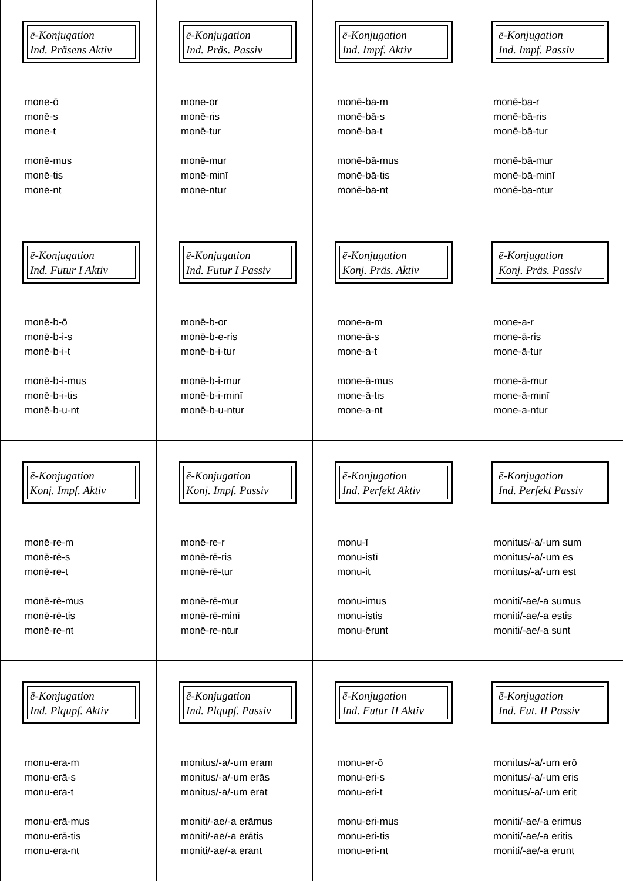| ē-Konjugation Ind. Präsens Aktiv mone-ō monē-s mone-t monē-mus monē-tis mone-nt | ē-Konjugation Ind. Präs. Passiv mone-or monē-ris monē-tur monē-mur monē-minī mone-ntur | ē-Konjugation Ind. Impf. Aktiv monē-ba-m monē-bā-s monē-ba-t monē-bā-mus monē-bā-tis monē-ba-nt | ē-Konjugation Ind. Impf. Passiv monē-ba-r monē-bā-ris monē-bā-tur monē-bā-mur monē-bā-minī monē-ba-ntur |
| ē-Konjugation Ind. Futur I Aktiv monē-b-ō monē-b-i-s monē-b-i-t monē-b-i-mus monē-b-i-tis monē-b-u-nt | ē-Konjugation Ind. Futur I Passiv monē-b-or monē-b-e-ris monē-b-i-tur monē-b-i-mur monē-b-i-minī monē-b-u-ntur | ē-Konjugation Konj. Präs. Aktiv mone-a-m mone-ā-s mone-a-t mone-ā-mus mone-ā-tis mone-a-nt | ē-Konjugation Konj. Präs. Passiv mone-a-r mone-ā-ris mone-ā-tur mone-ā-mur mone-ā-minī mone-a-ntur |
| ē-Konjugation Konj. Impf. Aktiv monē-re-m monē-rē-s monē-re-t monē-rē-mus monē-rē-tis monē-re-nt | ē-Konjugation Konj. Impf. Passiv monē-re-r monē-rē-ris monē-rē-tur monē-rē-mur monē-rē-minī monē-re-ntur | ē-Konjugation Ind. Perfekt Aktiv monu-ī monu-istī monu-it monu-imus monu-istis monu-ērunt | ē-Konjugation Ind. Perfekt Passiv monitus/-a/-um sum monitus/-a/-um es monitus/-a/-um est moniti/-ae/-a sumus moniti/-ae/-a estis moniti/-ae/-a sunt |
| ē-Konjugation Ind. Plqupf. Aktiv monu-era-m monu-erā-s monu-era-t monu-erā-mus monu-erā-tis monu-era-nt | ē-Konjugation Ind. Plqupf. Passiv monitus/-a/-um eram monitus/-a/-um erās monitus/-a/-um erat moniti/-ae/-a erāmus moniti/-ae/-a erātis moniti/-ae/-a erant | ē-Konjugation Ind. Futur II Aktiv monu-er-ō monu-eri-s monu-eri-t monu-eri-mus monu-eri-tis monu-eri-nt | ē-Konjugation Ind. Fut. II Passiv monitus/-a/-um erō monitus/-a/-um eris monitus/-a/-um erit moniti/-ae/-a erimus moniti/-ae/-a eritis moniti/-ae/-a erunt |